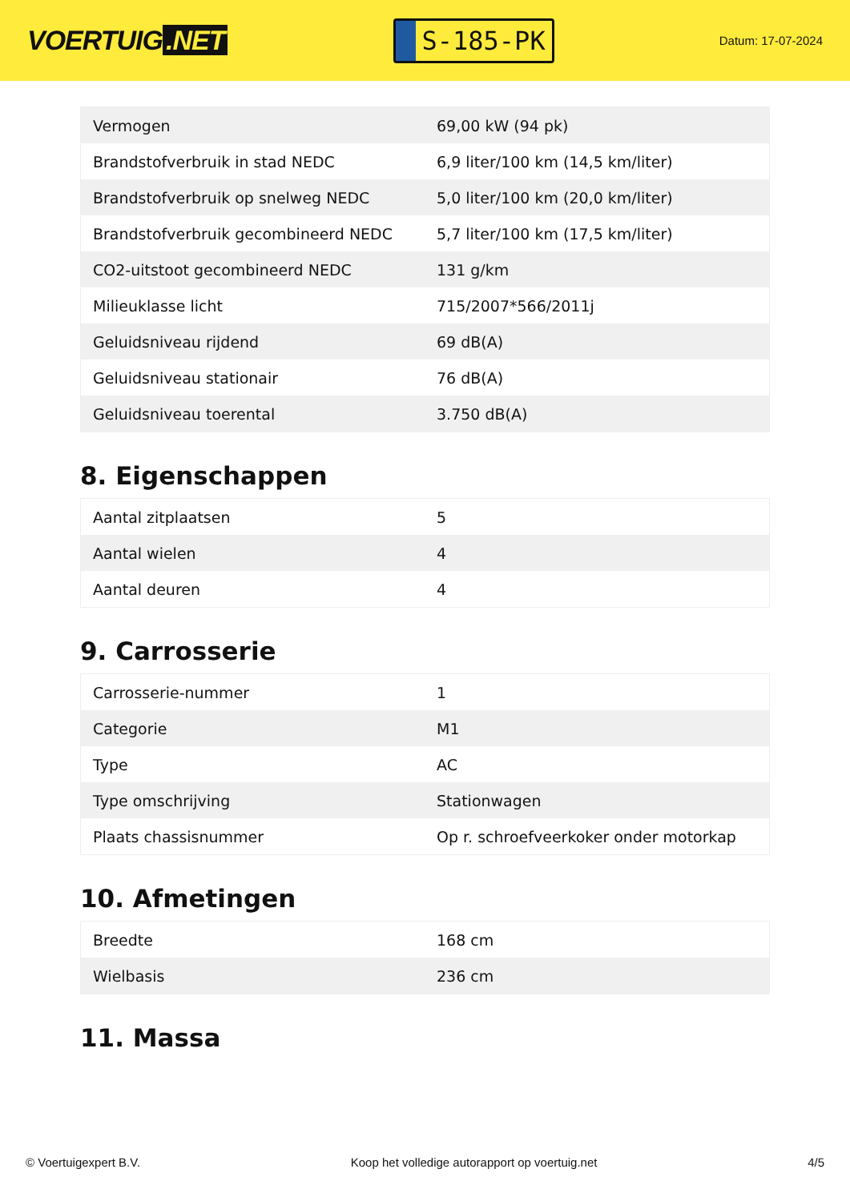VOERTUIG.NET
S-185-PK
Datum: 17-07-2024
| Vermogen | 69,00 kW (94 pk) |
| Brandstofverbruik in stad NEDC | 6,9 liter/100 km (14,5 km/liter) |
| Brandstofverbruik op snelweg NEDC | 5,0 liter/100 km (20,0 km/liter) |
| Brandstofverbruik gecombineerd NEDC | 5,7 liter/100 km (17,5 km/liter) |
| CO2-uitstoot gecombineerd NEDC | 131 g/km |
| Milieuklasse licht | 715/2007*566/2011j |
| Geluidsniveau rijdend | 69 dB(A) |
| Geluidsniveau stationair | 76 dB(A) |
| Geluidsniveau toerental | 3.750 dB(A) |
8. Eigenschappen
| Aantal zitplaatsen | 5 |
| Aantal wielen | 4 |
| Aantal deuren | 4 |
9. Carrosserie
| Carrosserie-nummer | 1 |
| Categorie | M1 |
| Type | AC |
| Type omschrijving | Stationwagen |
| Plaats chassisnummer | Op r. schroefveerkoker onder motorkap |
10. Afmetingen
| Breedte | 168 cm |
| Wielbasis | 236 cm |
11. Massa
© Voertuigexpert B.V. Koop het volledige autorapport op voertuig.net 4/5